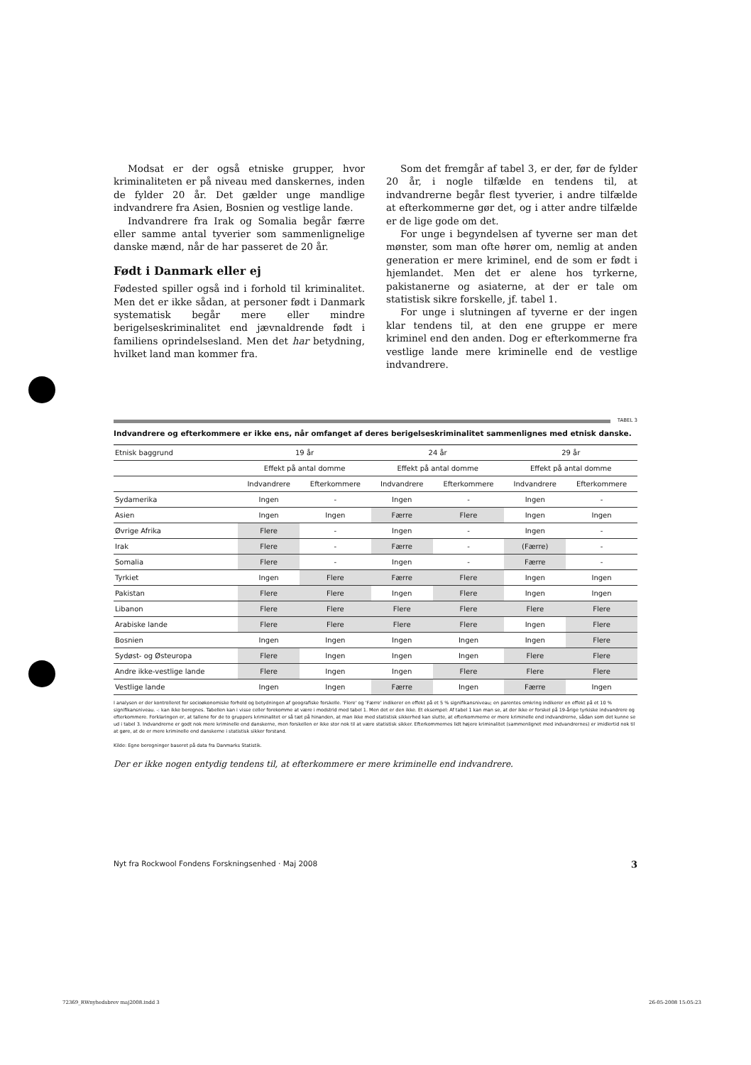Modsat er der også etniske grupper, hvor kriminaliteten er på niveau med danskernes, inden de fylder 20 år. Det gælder unge mandlige indvandrere fra Asien, Bosnien og vestlige lande.
Indvandrere fra Irak og Somalia begår færre eller samme antal tyverier som sammenlignelige danske mænd, når de har passeret de 20 år.
Født i Danmark eller ej
Fødested spiller også ind i forhold til kriminalitet. Men det er ikke sådan, at personer født i Danmark systematisk begår mere eller mindre berigelseskriminalitet end jævnaldrende født i familiens oprindelsesland. Men det har betydning, hvilket land man kommer fra.
Som det fremgår af tabel 3, er der, før de fylder 20 år, i nogle tilfælde en tendens til, at indvandrerne begår flest tyverier, i andre tilfælde at efterkommerne gør det, og i atter andre tilfælde er de lige gode om det.
For unge i begyndelsen af tyverne ser man det mønster, som man ofte hører om, nemlig at anden generation er mere kriminel, end de som er født i hjemlandet. Men det er alene hos tyrkerne, pakistanerne og asiaterne, at der er tale om statistisk sikre forskelle, jf. tabel 1.
For unge i slutningen af tyverne er der ingen klar tendens til, at den ene gruppe er mere kriminel end den anden. Dog er efterkommerne fra vestlige lande mere kriminelle end de vestlige indvandrere.
TABEL 3
Indvandrere og efterkommere er ikke ens, når omfanget af deres berigelseskriminalitet sammenlignes med etnisk danske.
| Etnisk baggrund | 19 år | | 24 år | | 29 år | |
| --- | --- | --- | --- | --- | --- | --- |
| | Effekt på antal domme | | Effekt på antal domme | | Effekt på antal domme | |
| | Indvandrere | Efterkommere | Indvandrere | Efterkommere | Indvandrere | Efterkommere |
| Sydamerika | Ingen | - | Ingen | - | Ingen | - |
| Asien | Ingen | Ingen | Færre | Flere | Ingen | Ingen |
| Øvrige Afrika | Flere | - | Ingen | - | Ingen | - |
| Irak | Flere | - | Færre | - | (Færre) | - |
| Somalia | Flere | - | Ingen | - | Færre | - |
| Tyrkiet | Ingen | Flere | Færre | Flere | Ingen | Ingen |
| Pakistan | Flere | Flere | Ingen | Flere | Ingen | Ingen |
| Libanon | Flere | Flere | Flere | Flere | Flere | Flere |
| Arabiske lande | Flere | Flere | Flere | Flere | Ingen | Flere |
| Bosnien | Ingen | Ingen | Ingen | Ingen | Ingen | Flere |
| Sydøst- og Østeuropa | Flere | Ingen | Ingen | Ingen | Flere | Flere |
| Andre ikke-vestlige lande | Flere | Ingen | Ingen | Flere | Flere | Flere |
| Vestlige lande | Ingen | Ingen | Færre | Ingen | Færre | Ingen |
I analysen er der kontrolleret for socioøkonomiske forhold og betydningen af geografiske forskelle. 'Flere' og 'Færre' indikerer en effekt på et 5 % signifikansniveau; en parentes omkring indikerer en effekt på et 10 % signifikansniveau. -: kan ikke beregnes. Tabellen kan i visse celler forekomme at være i modstrid med tabel 1. Men det er den ikke. Et eksempel: Af tabel 1 kan man se, at der ikke er forskel på 19-årige tyrkiske indvandrere og efterkommere. Forklaringen er, at tallene for de to gruppers kriminalitet er så tæt på hinanden, at man ikke med statistisk sikkerhed kan slutte, at efterkommerne er mere kriminelle end indvandrerne, sådan som det kunne se ud i tabel 3. Indvandrerne er godt nok mere kriminelle end danskerne, men forskellen er ikke stor nok til at være statistisk sikker. Efterkommernes lidt højere kriminalitet (sammenlignet med indvandrernes) er imidlertid nok til at gøre, at de er mere kriminelle end danskerne i statistisk sikker forstand.
Kilde: Egne beregninger baseret på data fra Danmarks Statistik.
Der er ikke nogen entydig tendens til, at efterkommere er mere kriminelle end indvandrere.
Nyt fra Rockwool Fondens Forskningsenhed · Maj 2008 3
72369_RWnyhedsbrev maj2008.indd 3 26-05-2008 15:05:23